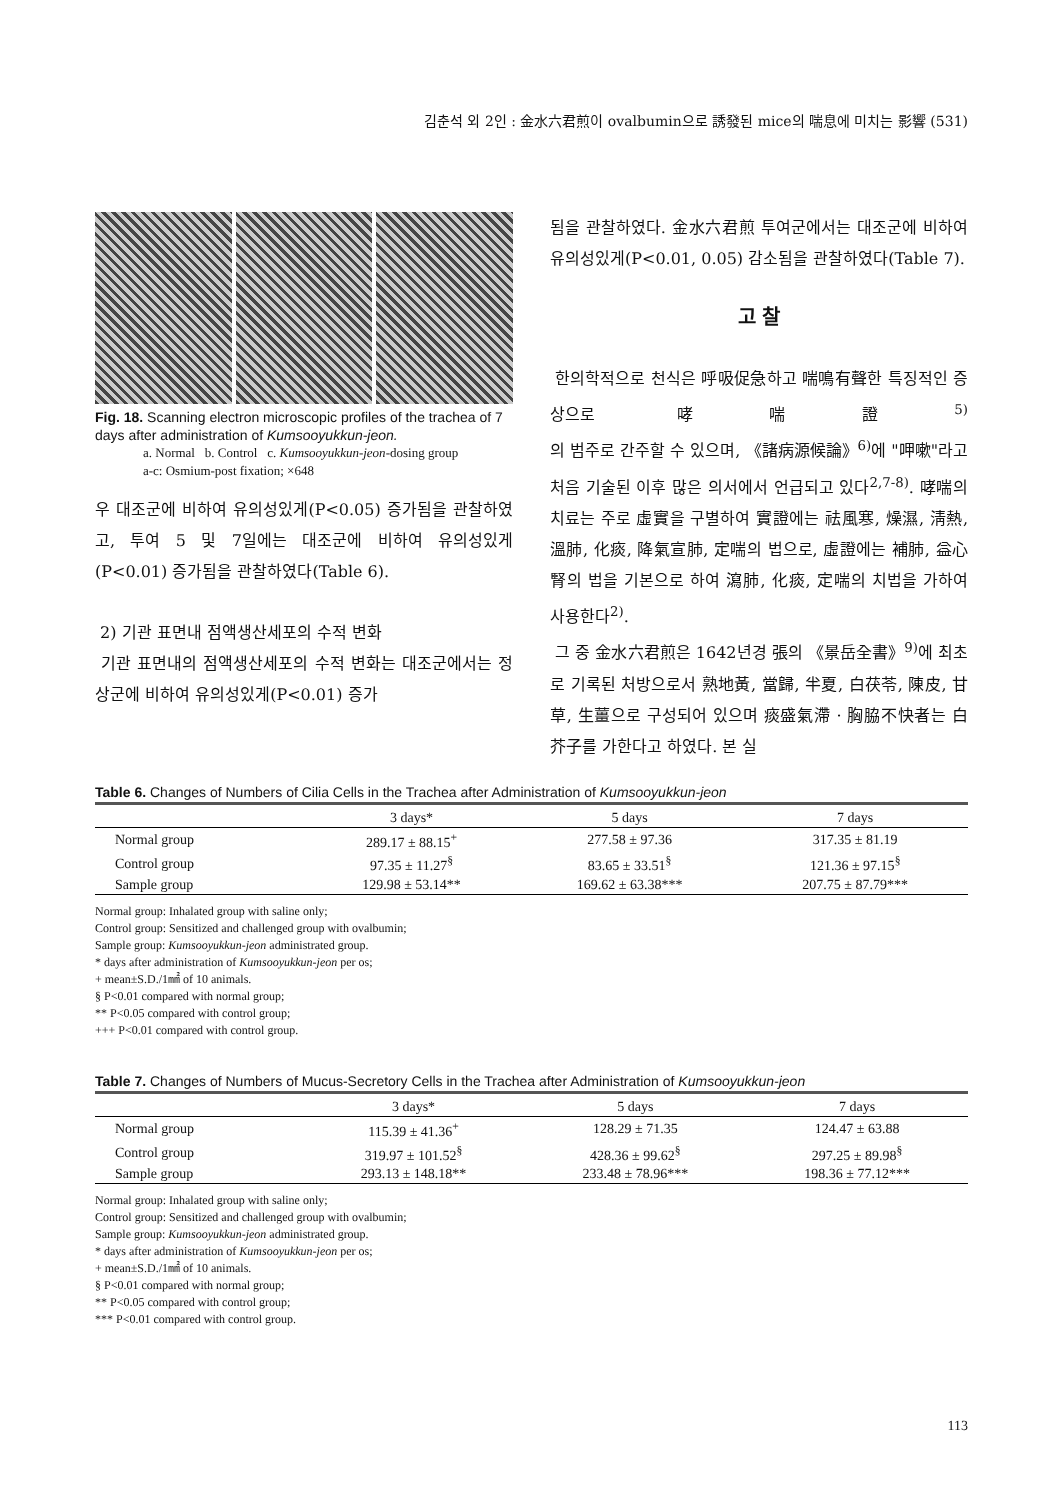김춘석 외 2인 : 金水六君煎이 ovalbumin으로 誘發된 mice의 喘息에 미치는 影響 (531)
Fig. 18. Scanning electron microscopic profiles of the trachea of 7 days after administration of Kumsooyukkun-jeon.
a. Normal b. Control c. Kumsooyukkun-jeon-dosing group
a-c: Osmium-post fixation; ×648
우 대조군에 비하여 유의성있게(P<0.05) 증가됨을 관찰하였고, 투여 5 및 7일에는 대조군에 비하여 유의성있게(P<0.01) 증가됨을 관찰하였다(Table 6).
2) 기관 표면내 점액생산세포의 수적 변화
기관 표면내의 점액생산세포의 수적 변화는 대조군에서는 정상군에 비하여 유의성있게(P<0.01) 증가
됨을 관찰하였다. 金水六君煎 투여군에서는 대조군에 비하여 유의성있게(P<0.01, 0.05) 감소됨을 관찰하였다(Table 7).
고 찰
한의학적으로 천식은 呼吸促急하고 喘鳴有聲한 특징적인 증상으로 哮喘證<sup>5)</sup>의 범주로 간주할 수 있으며, 《諸病源候論》<sup>6)</sup>에 "呷嗽"라고 처음 기술된 이후 많은 의서에서 언급되고 있다<sup>2,7-8)</sup>. 哮喘의 치료는 주로 虛實을 구별하여 實證에는 祛風寒, 燥濕, 淸熱, 溫肺, 化痰, 降氣宣肺, 定喘의 법으로, 虛證에는 補肺, 益心腎의 법을 기본으로 하여 瀉肺, 化痰, 定喘의 치법을 가하여 사용한다<sup>2)</sup>.
그 중 金水六君煎은 1642년경 張의 《景岳全書》<sup>9)</sup>에 최초로 기록된 처방으로서 熟地黃, 當歸, 半夏, 白茯苓, 陳皮, 甘草, 生薑으로 구성되어 있으며 痰盛氣滯 · 胸脇不快者는 白芥子를 가한다고 하였다. 본 실
Table 6. Changes of Numbers of Cilia Cells in the Trachea after Administration of Kumsooyukkun-jeon
| | 3 days* | 5 days | 7 days |
| --- | --- | --- | --- |
| Normal group | 289.17 ± 88.15<sup>+</sup> | 277.58 ± 97.36 | 317.35 ± 81.19 |
| Control group | 97.35 ± 11.27<sup>§</sup> | 83.65 ± 33.51<sup>§</sup> | 121.36 ± 97.15<sup>§</sup> |
| Sample group | 129.98 ± 53.14** | 169.62 ± 63.38*** | 207.75 ± 87.79*** |
Normal group: Inhalated group with saline only;
Control group: Sensitized and challenged group with ovalbumin;
Sample group: Kumsooyukkun-jeon administrated group.
* days after administration of Kumsooyukkun-jeon per os;
+ mean±S.D./1㎟ of 10 animals.
§ P<0.01 compared with normal group;
** P<0.05 compared with control group;
+++ P<0.01 compared with control group.
Table 7. Changes of Numbers of Mucus-Secretory Cells in the Trachea after Administration of Kumsooyukkun-jeon
| | 3 days* | 5 days | 7 days |
| --- | --- | --- | --- |
| Normal group | 115.39 ± 41.36<sup>+</sup> | 128.29 ± 71.35 | 124.47 ± 63.88 |
| Control group | 319.97 ± 101.52<sup>§</sup> | 428.36 ± 99.62<sup>§</sup> | 297.25 ± 89.98<sup>§</sup> |
| Sample group | 293.13 ± 148.18** | 233.48 ± 78.96*** | 198.36 ± 77.12*** |
Normal group: Inhalated group with saline only;
Control group: Sensitized and challenged group with ovalbumin;
Sample group: Kumsooyukkun-jeon administrated group.
* days after administration of Kumsooyukkun-jeon per os;
+ mean±S.D./1㎟ of 10 animals.
§ P<0.01 compared with normal group;
** P<0.05 compared with control group;
*** P<0.01 compared with control group.
113